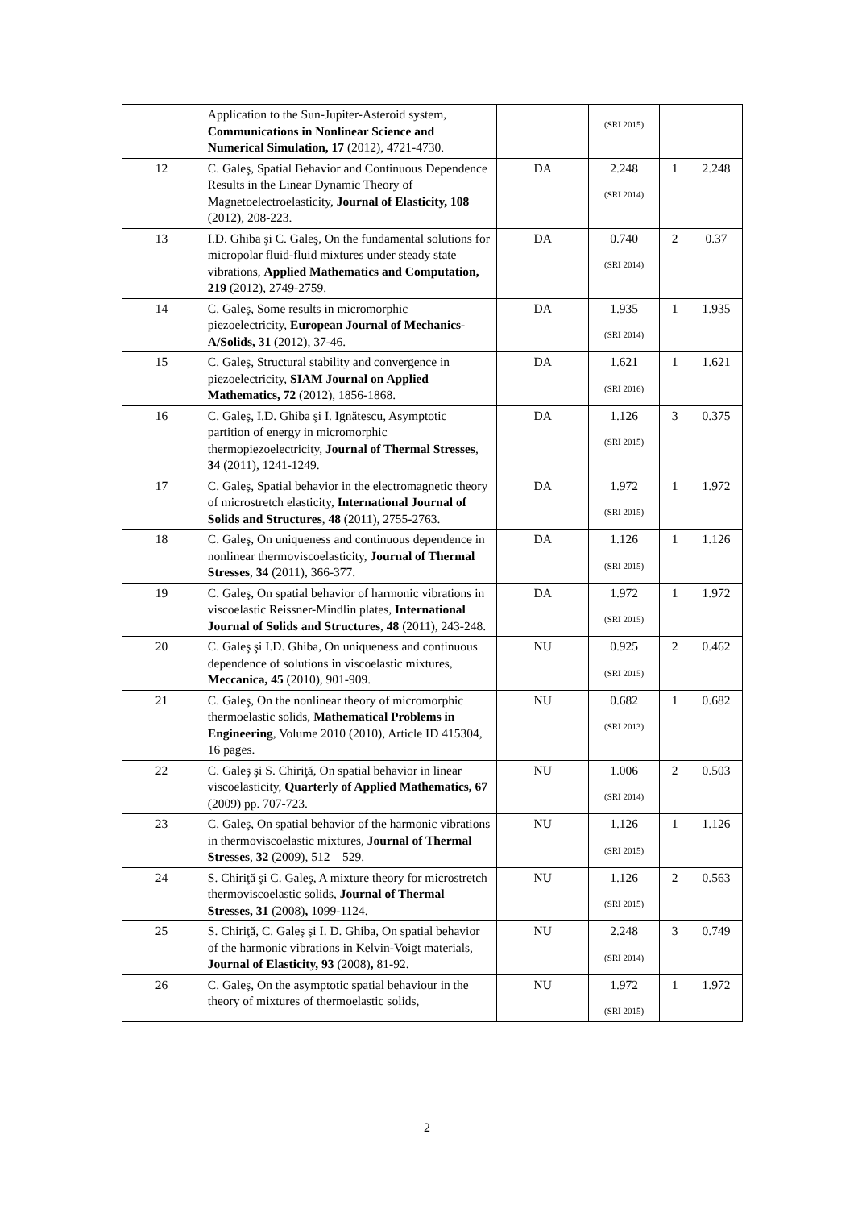| | Application to the Sun-Jupiter-Asteroid system, Communications in Nonlinear Science and Numerical Simulation, 17 (2012), 4721-4730. | | (SRI 2015) | | |
| 12 | C. Galeş, Spatial Behavior and Continuous Dependence Results in the Linear Dynamic Theory of Magnetoelectroelasticity, Journal of Elasticity, 108 (2012), 208-223. | DA | 2.248 (SRI 2014) | 1 | 2.248 |
| 13 | I.D. Ghiba şi C. Galeş, On the fundamental solutions for micropolar fluid-fluid mixtures under steady state vibrations, Applied Mathematics and Computation, 219 (2012), 2749-2759. | DA | 0.740 (SRI 2014) | 2 | 0.37 |
| 14 | C. Galeş, Some results in micromorphic piezoelectricity, European Journal of Mechanics-A/Solids, 31 (2012), 37-46. | DA | 1.935 (SRI 2014) | 1 | 1.935 |
| 15 | C. Galeş, Structural stability and convergence in piezoelectricity, SIAM Journal on Applied Mathematics, 72 (2012), 1856-1868. | DA | 1.621 (SRI 2016) | 1 | 1.621 |
| 16 | C. Galeş, I.D. Ghiba şi I. Ignătescu, Asymptotic partition of energy in micromorphic thermopiezoelectricity, Journal of Thermal Stresses , 34 (2011), 1241-1249. | DA | 1.126 (SRI 2015) | 3 | 0.375 |
| 17 | C. Galeş, Spatial behavior in the electromagnetic theory of microstretch elasticity, International Journal of Solids and Structures , 48 (2011), 2755-2763. | DA | 1.972 (SRI 2015) | 1 | 1.972 |
| 18 | C. Galeş, On uniqueness and continuous dependence in nonlinear thermoviscoelasticity, Journal of Thermal Stresses , 34 (2011), 366-377. | DA | 1.126 (SRI 2015) | 1 | 1.126 |
| 19 | C. Galeş, On spatial behavior of harmonic vibrations in viscoelastic Reissner-Mindlin plates, International Journal of Solids and Structures , 48 (2011), 243-248. | DA | 1.972 (SRI 2015) | 1 | 1.972 |
| 20 | C. Galeş şi I.D. Ghiba, On uniqueness and continuous dependence of solutions in viscoelastic mixtures, Meccanica, 45 (2010), 901-909. | NU | 0.925 (SRI 2015) | 2 | 0.462 |
| 21 | C. Galeş, On the nonlinear theory of micromorphic thermoelastic solids, Mathematical Problems in Engineering , Volume 2010 (2010), Article ID 415304, 16 pages. | NU | 0.682 (SRI 2013) | 1 | 0.682 |
| 22 | C. Galeş şi S. Chiriţă, On spatial behavior in linear viscoelasticity, Quarterly of Applied Mathematics, 67 (2009) pp. 707-723. | NU | 1.006 (SRI 2014) | 2 | 0.503 |
| 23 | C. Galeş, On spatial behavior of the harmonic vibrations in thermoviscoelastic mixtures, Journal of Thermal Stresses , 32 (2009), 512 – 529. | NU | 1.126 (SRI 2015) | 1 | 1.126 |
| 24 | S. Chiriţă şi C. Galeş, A mixture theory for microstretch thermoviscoelastic solids, Journal of Thermal Stresses, 31 (2008) , 1099-1124. | NU | 1.126 (SRI 2015) | 2 | 0.563 |
| 25 | S. Chiriţă, C. Galeş şi I. D. Ghiba, On spatial behavior of the harmonic vibrations in Kelvin-Voigt materials, Journal of Elasticity, 93 (2008) , 81-92. | NU | 2.248 (SRI 2014) | 3 | 0.749 |
| 26 | C. Galeş, On the asymptotic spatial behaviour in the theory of mixtures of thermoelastic solids, | NU | 1.972 (SRI 2015) | 1 | 1.972 |
2